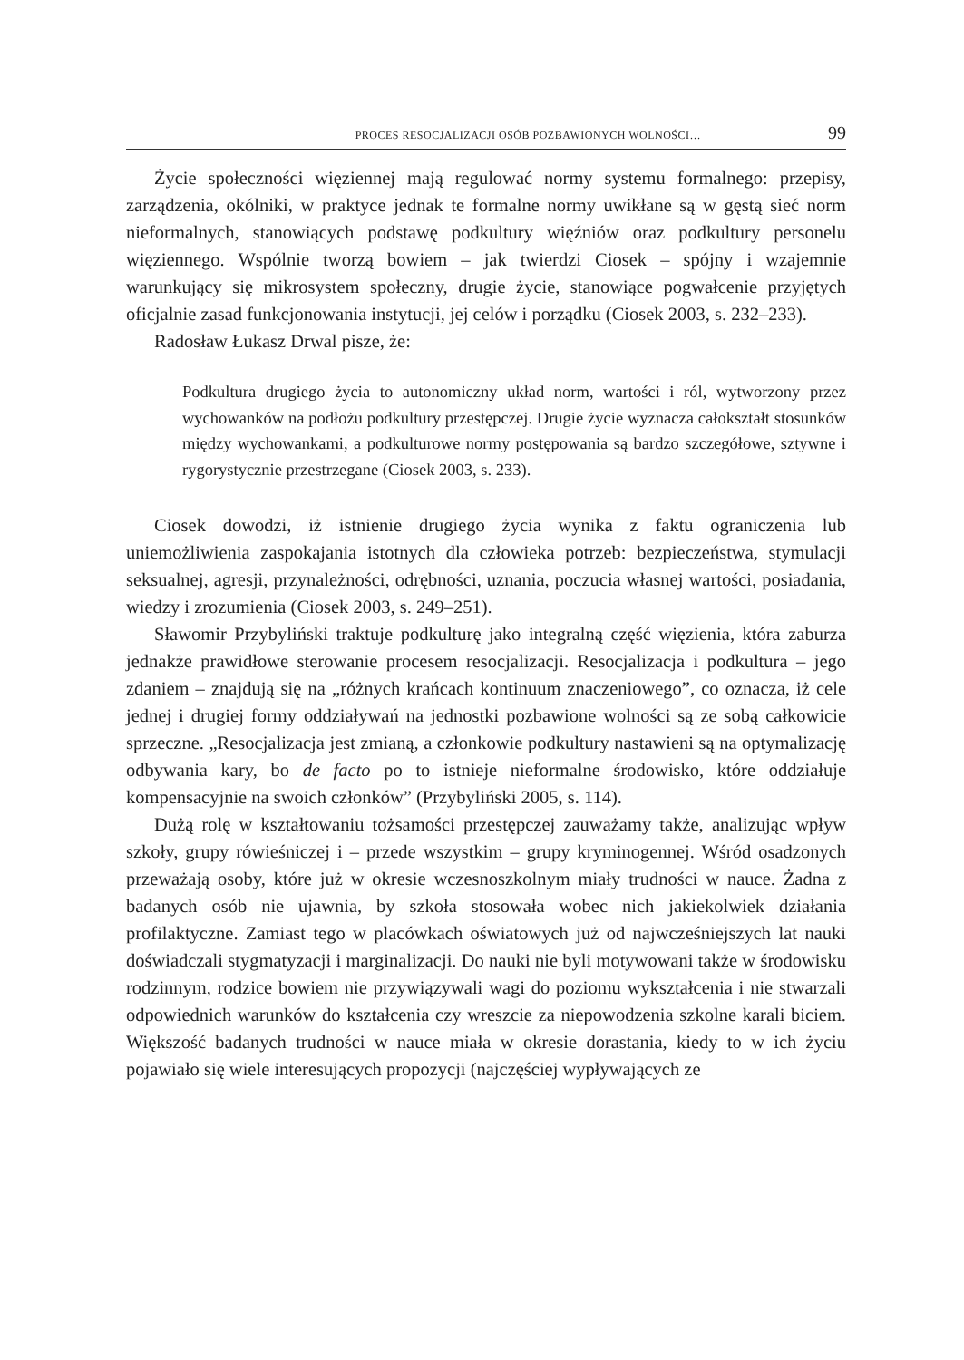PROCES RESOCJALIZACJI OSÓB POZBAWIONYCH WOLNOŚCI… 99
Życie społeczności więziennej mają regulować normy systemu formalnego: przepisy, zarządzenia, okólniki, w praktyce jednak te formalne normy uwikłane są w gęstą sieć norm nieformalnych, stanowiących podstawę podkultury więźniów oraz podkultury personelu więziennego. Wspólnie tworzą bowiem – jak twierdzi Ciosek – spójny i wzajemnie warunkujący się mikrosystem społeczny, drugie życie, stanowiące pogwałcenie przyjętych oficjalnie zasad funkcjonowania instytucji, jej celów i porządku (Ciosek 2003, s. 232–233).
Radosław Łukasz Drwal pisze, że:
Podkultura drugiego życia to autonomiczny układ norm, wartości i ról, wytworzony przez wychowanków na podłożu podkultury przestępczej. Drugie życie wyznacza całokształt stosunków między wychowankami, a podkulturowe normy postępowania są bardzo szczegółowe, sztywne i rygorystycznie przestrzegane (Ciosek 2003, s. 233).
Ciosek dowodzi, iż istnienie drugiego życia wynika z faktu ograniczenia lub uniemożliwienia zaspokajania istotnych dla człowieka potrzeb: bezpieczeństwa, stymulacji seksualnej, agresji, przynależności, odrębności, uznania, poczucia własnej wartości, posiadania, wiedzy i zrozumienia (Ciosek 2003, s. 249–251).
Sławomir Przybyliński traktuje podkulturę jako integralną część więzienia, która zaburza jednakże prawidłowe sterowanie procesem resocjalizacji. Resocjalizacja i podkultura – jego zdaniem – znajdują się na „różnych krańcach kontinuum znaczeniowego”, co oznacza, iż cele jednej i drugiej formy oddziaływań na jednostki pozbawione wolności są ze sobą całkowicie sprzeczne. „Resocjalizacja jest zmianą, a członkowie podkultury nastawieni są na optymalizację odbywania kary, bo de facto po to istnieje nieformalne środowisko, które oddziałuje kompensacyjnie na swoich członków” (Przybyliński 2005, s. 114).
Dużą rolę w kształtowaniu tożsamości przestępczej zauważamy także, analizując wpływ szkoły, grupy rówieśniczej i – przede wszystkim – grupy kryminogennej. Wśród osadzonych przeważają osoby, które już w okresie wczesnoszkolnym miały trudności w nauce. Żadna z badanych osób nie ujawnia, by szkoła stosowała wobec nich jakiekolwiek działania profilaktyczne. Zamiast tego w placówkach oświatowych już od najwcześniejszych lat nauki doświadczali stygmatyzacji i marginalizacji. Do nauki nie byli motywowani także w środowisku rodzinnym, rodzice bowiem nie przywiązywali wagi do poziomu wykształcenia i nie stwarzali odpowiednich warunków do kształcenia czy wreszcie za niepowodzenia szkolne karali biciem. Większość badanych trudności w nauce miała w okresie dorastania, kiedy to w ich życiu pojawiało się wiele interesujących propozycji (najczęściej wypływających ze